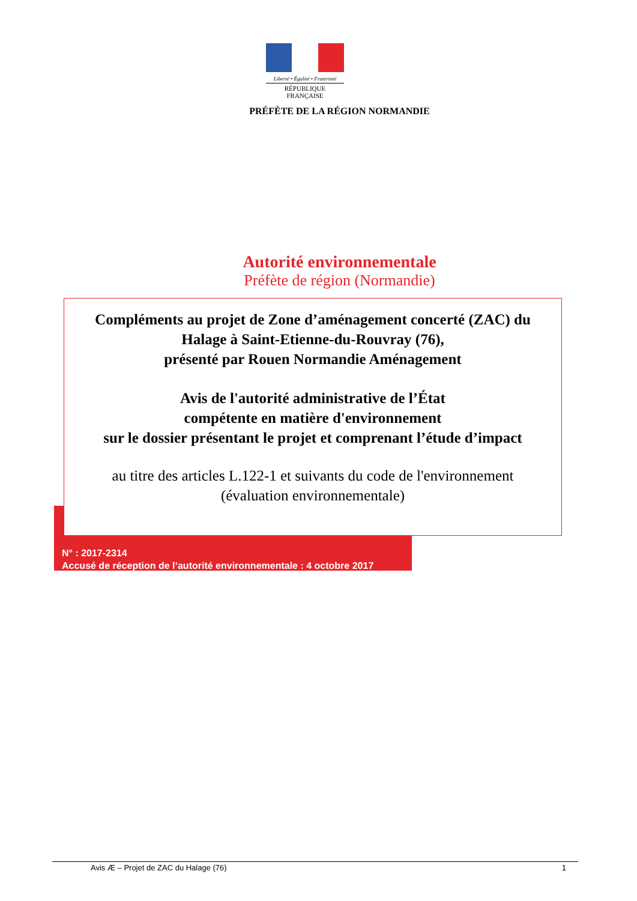Liberté • Égalité • Fraternité
RÉPUBLIQUE FRANÇAISE
PRÉFÈTE DE LA RÉGION NORMANDIE
Autorité environnementale
Préfète de région (Normandie)
Compléments au projet de Zone d’aménagement concerté (ZAC) du
Halage à Saint-Etienne-du-Rouvray (76),
présenté par Rouen Normandie Aménagement
Avis de l'autorité administrative de l’État
compétente en matière d'environnement
sur le dossier présentant le projet et comprenant l’étude d’impact
au titre des articles L.122-1 et suivants du code de l'environnement
(évaluation environnementale)
N° : 2017-2314
Accusé de réception de l’autorité environnementale : 4 octobre 2017
Avis Æ – Projet de ZAC du Halage (76) 1